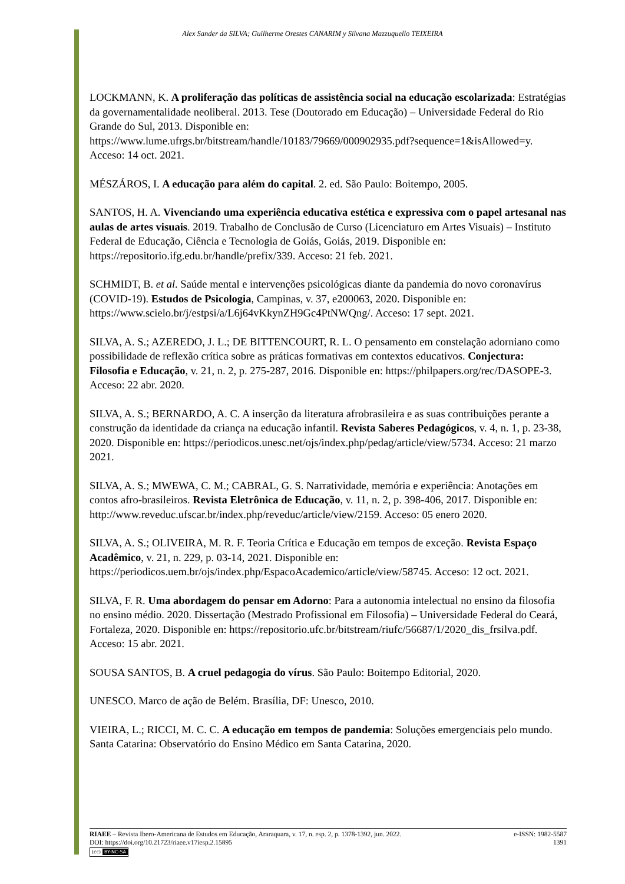Alex Sander da SILVA; Guilherme Orestes CANARIM y Silvana Mazzuquello TEIXEIRA
LOCKMANN, K. A proliferação das políticas de assistência social na educação escolarizada: Estratégias da governamentalidade neoliberal. 2013. Tese (Doutorado em Educação) – Universidade Federal do Rio Grande do Sul, 2013. Disponible en: https://www.lume.ufrgs.br/bitstream/handle/10183/79669/000902935.pdf?sequence=1&isAllowed=y. Acceso: 14 oct. 2021.
MÉSZÁROS, I. A educação para além do capital. 2. ed. São Paulo: Boitempo, 2005.
SANTOS, H. A. Vivenciando uma experiência educativa estética e expressiva com o papel artesanal nas aulas de artes visuais. 2019. Trabalho de Conclusão de Curso (Licenciaturo em Artes Visuais) – Instituto Federal de Educação, Ciência e Tecnologia de Goiás, Goiás, 2019. Disponible en: https://repositorio.ifg.edu.br/handle/prefix/339. Acceso: 21 feb. 2021.
SCHMIDT, B. et al. Saúde mental e intervenções psicológicas diante da pandemia do novo coronavírus (COVID-19). Estudos de Psicologia, Campinas, v. 37, e200063, 2020. Disponible en: https://www.scielo.br/j/estpsi/a/L6j64vKkynZH9Gc4PtNWQng/. Acceso: 17 sept. 2021.
SILVA, A. S.; AZEREDO, J. L.; DE BITTENCOURT, R. L. O pensamento em constelação adorniano como possibilidade de reflexão crítica sobre as práticas formativas em contextos educativos. Conjectura: Filosofia e Educação, v. 21, n. 2, p. 275-287, 2016. Disponible en: https://philpapers.org/rec/DASOPE-3. Acceso: 22 abr. 2020.
SILVA, A. S.; BERNARDO, A. C. A inserção da literatura afrobrasileira e as suas contribuições perante a construção da identidade da criança na educação infantil. Revista Saberes Pedagógicos, v. 4, n. 1, p. 23-38, 2020. Disponible en: https://periodicos.unesc.net/ojs/index.php/pedag/article/view/5734. Acceso: 21 marzo 2021.
SILVA, A. S.; MWEWA, C. M.; CABRAL, G. S. Narratividade, memória e experiência: Anotações em contos afro-brasileiros. Revista Eletrônica de Educação, v. 11, n. 2, p. 398-406, 2017. Disponible en: http://www.reveduc.ufscar.br/index.php/reveduc/article/view/2159. Acceso: 05 enero 2020.
SILVA, A. S.; OLIVEIRA, M. R. F. Teoria Crítica e Educação em tempos de exceção. Revista Espaço Acadêmico, v. 21, n. 229, p. 03-14, 2021. Disponible en: https://periodicos.uem.br/ojs/index.php/EspacoAcademico/article/view/58745. Acceso: 12 oct. 2021.
SILVA, F. R. Uma abordagem do pensar em Adorno: Para a autonomia intelectual no ensino da filosofia no ensino médio. 2020. Dissertação (Mestrado Profissional em Filosofia) – Universidade Federal do Ceará, Fortaleza, 2020. Disponible en: https://repositorio.ufc.br/bitstream/riufc/56687/1/2020_dis_frsilva.pdf. Acceso: 15 abr. 2021.
SOUSA SANTOS, B. A cruel pedagogia do vírus. São Paulo: Boitempo Editorial, 2020.
UNESCO. Marco de ação de Belém. Brasília, DF: Unesco, 2010.
VIEIRA, L.; RICCI, M. C. C. A educação em tempos de pandemia: Soluções emergenciais pelo mundo. Santa Catarina: Observatório do Ensino Médico em Santa Catarina, 2020.
RIAEE – Revista Ibero-Americana de Estudos em Educação, Araraquara, v. 17, n. esp. 2, p. 1378-1392, jun. 2022. e-ISSN: 1982-5587
DOI: https://doi.org/10.21723/riaee.v17iesp.2.15895 1391
(cc) BY-NC-SA